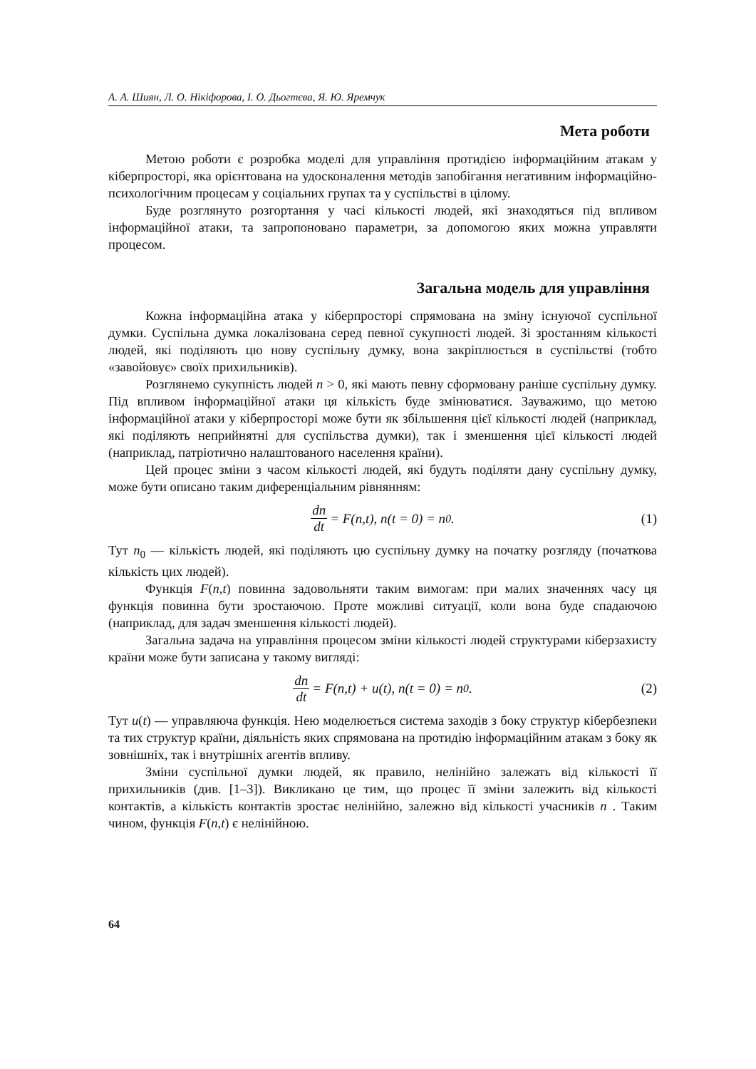А. А. Шиян, Л. О. Нікіфорова, І. О. Дьогтєва, Я. Ю. Яремчук
Мета роботи
Метою роботи є розробка моделі для управління протидією інформаційним атакам у кіберпросторі, яка орієнтована на удосконалення методів запобігання негативним інформаційно-психологічним процесам у соціальних групах та у суспільстві в цілому.
Буде розглянуто розгортання у часі кількості людей, які знаходяться під впливом інформаційної атаки, та запропоновано параметри, за допомогою яких можна управляти процесом.
Загальна модель для управління
Кожна інформаційна атака у кіберпросторі спрямована на зміну існуючої суспільної думки. Суспільна думка локалізована серед певної сукупності людей. Зі зростанням кількості людей, які поділяють цю нову суспільну думку, вона закріплюється в суспільстві (тобто «завойовує» своїх прихильників).
Розглянемо сукупність людей n > 0, які мають певну сформовану раніше суспільну думку. Під впливом інформаційної атаки ця кількість буде змінюватися. Зауважимо, що метою інформаційної атаки у кіберпросторі може бути як збільшення цієї кількості людей (наприклад, які поділяють неприйнятні для суспільства думки), так і зменшення цієї кількості людей (наприклад, патріотично налаштованого населення країни).
Цей процес зміни з часом кількості людей, які будуть поділяти дану суспільну думку, може бути описано таким диференціальним рівнянням:
dn dt = F(n,t), n(t = 0) = n<sub>0</sub> . (1)
Тут n<sub>0</sub> — кількість людей, які поділяють цю суспільну думку на початку розгляду (початкова кількість цих людей).
Функція F(n,t) повинна задовольняти таким вимогам: при малих значеннях часу ця функція повинна бути зростаючою. Проте можливі ситуації, коли вона буде спадаючою (наприклад, для задач зменшення кількості людей).
Загальна задача на управління процесом зміни кількості людей структурами кіберзахисту країни може бути записана у такому вигляді:
dn dt = F(n,t) + u(t), n(t = 0) = n<sub>0</sub> . (2)
Тут u(t) — управляюча функція. Нею моделюється система заходів з боку структур кібербезпеки та тих структур країни, діяльність яких спрямована на протидію інформаційним атакам з боку як зовнішніх, так і внутрішніх агентів впливу.
Зміни суспільної думки людей, як правило, нелінійно залежать від кількості її прихильників (див. [1–3]). Викликано це тим, що процес її зміни залежить від кількості контактів, а кількість контактів зростає нелінійно, залежно від кількості учасників n . Таким чином, функція F(n,t) є нелінійною.
64